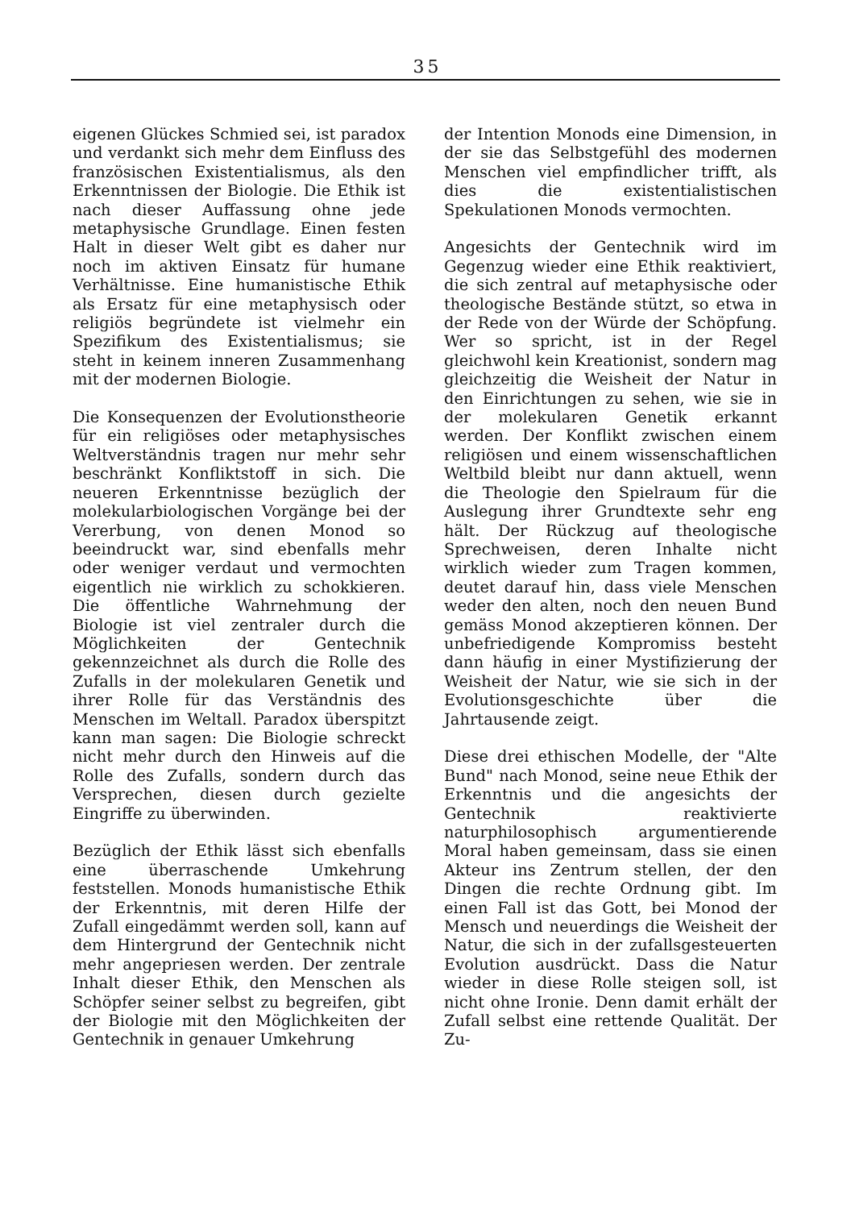35
eigenen Glückes Schmied sei, ist paradox und verdankt sich mehr dem Einfluss des französischen Existentialismus, als den Erkenntnissen der Biologie. Die Ethik ist nach dieser Auffassung ohne jede metaphysische Grundlage. Einen festen Halt in dieser Welt gibt es daher nur noch im aktiven Einsatz für humane Verhältnisse. Eine humanistische Ethik als Ersatz für eine metaphysisch oder religiös begründete ist vielmehr ein Spezifikum des Existentialismus; sie steht in keinem inneren Zusammenhang mit der modernen Biologie.
Die Konsequenzen der Evolutionstheorie für ein religiöses oder metaphysisches Weltverständnis tragen nur mehr sehr beschränkt Konfliktstoff in sich. Die neueren Erkenntnisse bezüglich der molekularbiologischen Vorgänge bei der Vererbung, von denen Monod so beeindruckt war, sind ebenfalls mehr oder weniger verdaut und vermochten eigentlich nie wirklich zu schokkieren. Die öffentliche Wahrnehmung der Biologie ist viel zentraler durch die Möglichkeiten der Gentechnik gekennzeichnet als durch die Rolle des Zufalls in der molekularen Genetik und ihrer Rolle für das Verständnis des Menschen im Weltall. Paradox überspitzt kann man sagen: Die Biologie schreckt nicht mehr durch den Hinweis auf die Rolle des Zufalls, sondern durch das Versprechen, diesen durch gezielte Eingriffe zu überwinden.
Bezüglich der Ethik lässt sich ebenfalls eine überraschende Umkehrung feststellen. Monods humanistische Ethik der Erkenntnis, mit deren Hilfe der Zufall eingedämmt werden soll, kann auf dem Hintergrund der Gentechnik nicht mehr angepriesen werden. Der zentrale Inhalt dieser Ethik, den Menschen als Schöpfer seiner selbst zu begreifen, gibt der Biologie mit den Möglichkeiten der Gentechnik in genauer Umkehrung
der Intention Monods eine Dimension, in der sie das Selbstgefühl des modernen Menschen viel empfindlicher trifft, als dies die existentialistischen Spekulationen Monods vermochten.
Angesichts der Gentechnik wird im Gegenzug wieder eine Ethik reaktiviert, die sich zentral auf metaphysische oder theologische Bestände stützt, so etwa in der Rede von der Würde der Schöpfung. Wer so spricht, ist in der Regel gleichwohl kein Kreationist, sondern mag gleichzeitig die Weisheit der Natur in den Einrichtungen zu sehen, wie sie in der molekularen Genetik erkannt werden. Der Konflikt zwischen einem religiösen und einem wissenschaftlichen Weltbild bleibt nur dann aktuell, wenn die Theologie den Spielraum für die Auslegung ihrer Grundtexte sehr eng hält. Der Rückzug auf theologische Sprechweisen, deren Inhalte nicht wirklich wieder zum Tragen kommen, deutet darauf hin, dass viele Menschen weder den alten, noch den neuen Bund gemäss Monod akzeptieren können. Der unbefriedigende Kompromiss besteht dann häufig in einer Mystifizierung der Weisheit der Natur, wie sie sich in der Evolutionsgeschichte über die Jahrtausende zeigt.
Diese drei ethischen Modelle, der "Alte Bund" nach Monod, seine neue Ethik der Erkenntnis und die angesichts der Gentechnik reaktivierte naturphilosophisch argumentierende Moral haben gemeinsam, dass sie einen Akteur ins Zentrum stellen, der den Dingen die rechte Ordnung gibt. Im einen Fall ist das Gott, bei Monod der Mensch und neuerdings die Weisheit der Natur, die sich in der zufallsgesteuerten Evolution ausdrückt. Dass die Natur wieder in diese Rolle steigen soll, ist nicht ohne Ironie. Denn damit erhält der Zufall selbst eine rettende Qualität. Der Zu-